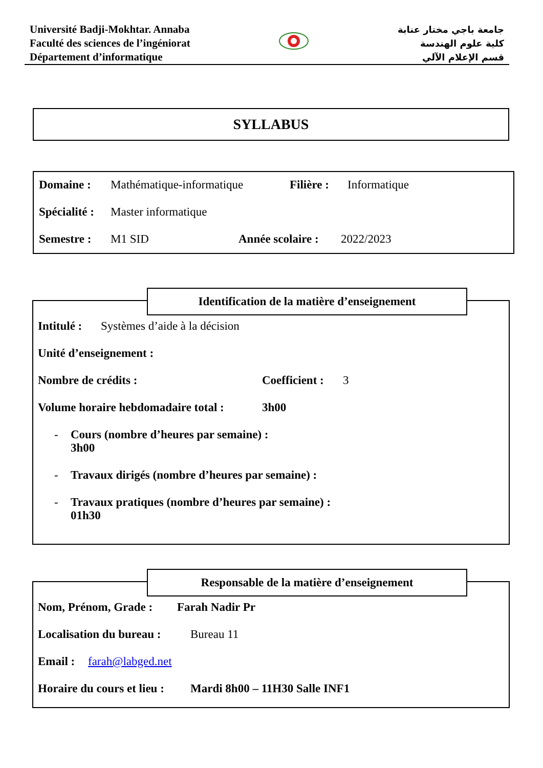Université Badji-Mokhtar. Annaba
Faculté des sciences de l’ingéniorat
Département d’informatique
جامعة باجي مختار عنابة
كلية علوم الهندسة
قسم الإعلام الآلي
SYLLABUS
Domaine : Mathématique-informatique Filière : Informatique
Spécialité : Master informatique
Semestre : M1 SID Année scolaire : 2022/2023
Identification de la matière d’enseignement
Intitulé : Systèmes d’aide à la décision
Unité d’enseignement :
Nombre de crédits : Coefficient : 3
Volume horaire hebdomadaire total : 3h00
- Cours (nombre d’heures par semaine) :
3h00
- Travaux dirigés (nombre d’heures par semaine) :
- Travaux pratiques (nombre d’heures par semaine) :
01h30
Responsable de la matière d’enseignement
Nom, Prénom, Grade : Farah Nadir Pr
Localisation du bureau : Bureau 11
Email : farah@labged.net
Horaire du cours et lieu : Mardi 8h00 – 11H30 Salle INF1